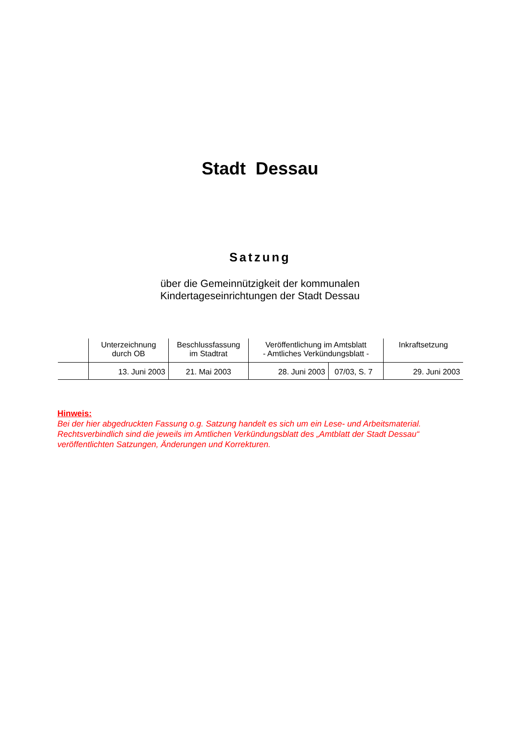Stadt Dessau
Satzung
über die Gemeinnützigkeit der kommunalen
Kindertageseinrichtungen der Stadt Dessau
| | Unterzeichnung durch OB | Beschlussfassung im Stadtrat | Veröffentlichung im Amtsblatt - Amtliches Verkündungsblatt - | | Inkraftsetzung |
| | 13. Juni 2003 | 21. Mai 2003 | 28. Juni 2003 | 07/03, S. 7 | 29. Juni 2003 |
Hinweis:
Bei der hier abgedruckten Fassung o.g. Satzung handelt es sich um ein Lese- und Arbeitsmaterial. Rechtsverbindlich sind die jeweils im Amtlichen Verkündungsblatt des „Amtblatt der Stadt Dessau“ veröffentlichten Satzungen, Änderungen und Korrekturen.